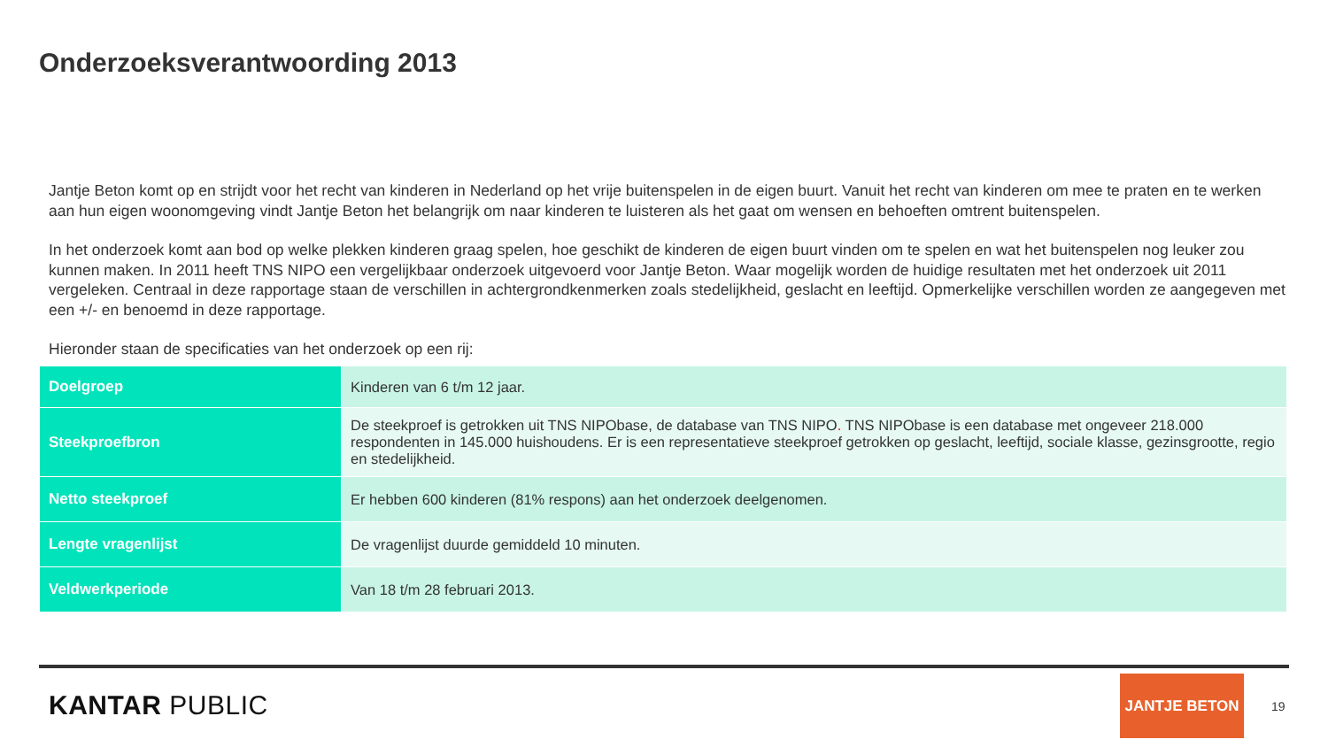Onderzoeksverantwoording 2013
Jantje Beton komt op en strijdt voor het recht van kinderen in Nederland op het vrije buitenspelen in de eigen buurt. Vanuit het recht van kinderen om mee te praten en te werken aan hun eigen woonomgeving vindt Jantje Beton het belangrijk om naar kinderen te luisteren als het gaat om wensen en behoeften omtrent buitenspelen.
In het onderzoek komt aan bod op welke plekken kinderen graag spelen, hoe geschikt de kinderen de eigen buurt vinden om te spelen en wat het buitenspelen nog leuker zou kunnen maken. In 2011 heeft TNS NIPO een vergelijkbaar onderzoek uitgevoerd voor Jantje Beton. Waar mogelijk worden de huidige resultaten met het onderzoek uit 2011 vergeleken. Centraal in deze rapportage staan de verschillen in achtergrondkenmerken zoals stedelijkheid, geslacht en leeftijd. Opmerkelijke verschillen worden ze aangegeven met een +/- en benoemd in deze rapportage.
Hieronder staan de specificaties van het onderzoek op een rij:
| Doelgroep | Kinderen van 6 t/m 12 jaar. |
| Steekproefbron | De steekproef is getrokken uit TNS NIPObase, de database van TNS NIPO . TNS NIPObase is een database met ongeveer 218.000 respondenten in 145.000 huishoudens. Er is een representatieve steekproef getrokken op geslacht, leeftijd, sociale klasse, gezinsgrootte, regio en stedelijkheid. |
| Netto steekproef | Er hebben 600 kinderen (81% respons) aan het onderzoek deelgenomen. |
| Lengte vragenlijst | De vragenlijst duurde gemiddeld 10 minuten. |
| Veldwerkperiode | Van 18 t/m 28 februari 2013. |
KANTAR PUBLIC
JANTJE BETON
19